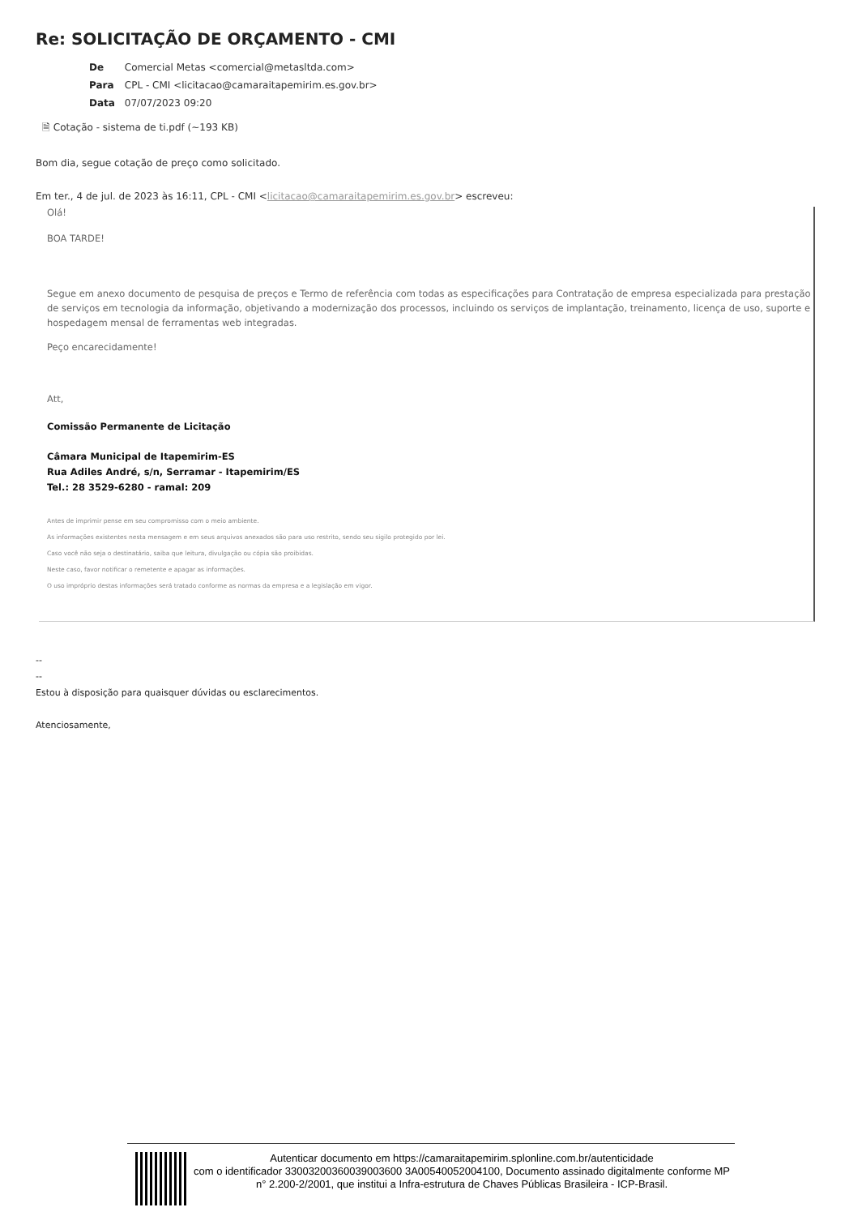Re: SOLICITAÇÃO DE ORÇAMENTO - CMI
De Comercial Metas <comercial@metasltda.com>
Para CPL - CMI <licitacao@camaraitapemirim.es.gov.br>
Data 07/07/2023 09:20
🗎 Cotação - sistema de ti.pdf (~193 KB)
Bom dia, segue cotação de preço como solicitado.
Em ter., 4 de jul. de 2023 às 16:11, CPL - CMI <licitacao@camaraitapemirim.es.gov.br> escreveu:
Olá!
BOA TARDE!
Segue em anexo documento de pesquisa de preços e Termo de referência com todas as especificações para Contratação de empresa especializada para prestação de serviços em tecnologia da informação, objetivando a modernização dos processos, incluindo os serviços de implantação, treinamento, licença de uso, suporte e hospedagem mensal de ferramentas web integradas.
Peço encarecidamente!
Att,
Comissão Permanente de Licitação
Câmara Municipal de Itapemirim-ES
Rua Adiles André, s/n, Serramar - Itapemirim/ES
Tel.: 28 3529-6280 - ramal: 209
Antes de imprimir pense em seu compromisso com o meio ambiente.
As informações existentes nesta mensagem e em seus arquivos anexados são para uso restrito, sendo seu sigilo protegido por lei.
Caso você não seja o destinatário, saiba que leitura, divulgação ou cópia são proibidas.
Neste caso, favor notificar o remetente e apagar as informações.
O uso impróprio destas informações será tratado conforme as normas da empresa e a legislação em vigor.
--
--
Estou à disposição para quaisquer dúvidas ou esclarecimentos.
Atenciosamente,
Autenticar documento em https://camaraitapemirim.splonline.com.br/autenticidade
com o identificador 33003200360039003600 3A00540052004100, Documento assinado digitalmente conforme MP n° 2.200-2/2001, que institui a Infra-estrutura de Chaves Públicas Brasileira - ICP-Brasil.